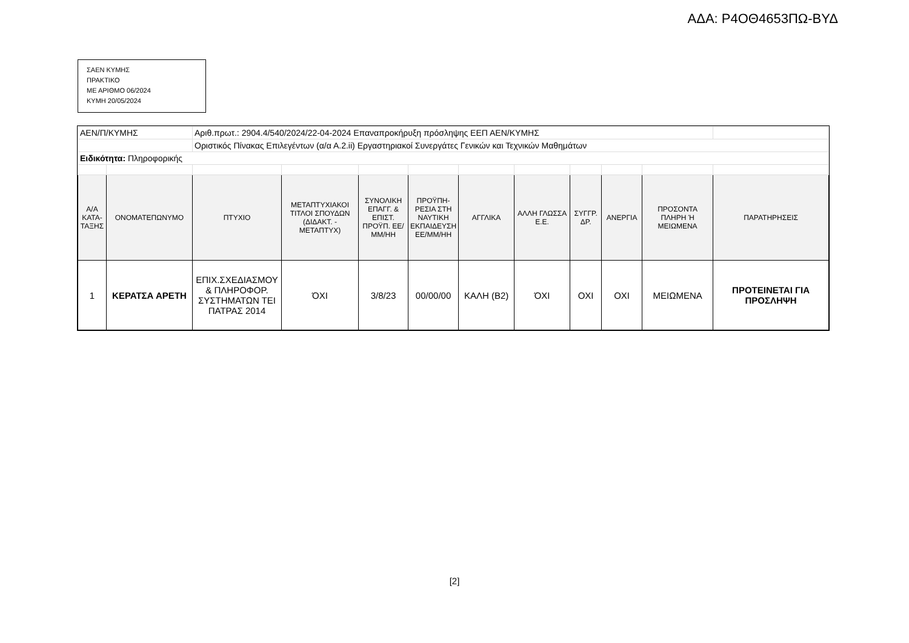ΑΔΑ: Ρ4ΟΘ4653ΠΩ-ΒΥΔ
ΣΑΕΝ ΚΥΜΗΣ
ΠΡΑΚΤΙΚΟ
ΜΕ ΑΡΙΘΜΟ 06/2024
ΚΥΜΗ 20/05/2024
| ΑΕΝ/Π/ΚΥΜΗΣ | | Αριθ.πρωτ.: 2904.4/540/2024/22-04-2024 Επαναπροκήρυξη πρόσληψης ΕΕΠ ΑΕΝ/ΚΥΜΗΣ | | | | | | | | | |
| | | Οριστικός Πίνακας Επιλεγέντων (α/α Α.2.ii) Εργαστηριακοί Συνεργάτες Γενικών και Τεχνικών Μαθημάτων | | | | | | | | | |
| Ειδικότητα: Πληροφορικής | | | | | | | | | | | |
| Α/Α ΚΑΤΑ-ΤΑΞΗΣ | ΟΝΟΜΑΤΕΠΩΝΥΜΟ | ΠΤΥΧΙΟ | ΜΕΤΑΠΤΥΧΙΑΚΟΙ ΤΙΤΛΟΙ ΣΠΟΥΔΩΝ (ΔΙΔΑΚΤ. - ΜΕΤΑΠΤΥΧ) | ΣΥΝΟΛΙΚΗ ΕΠΑΓΓ. & ΕΠΙΣΤ. ΠΡΟΫΠ. ΕΕ/ΜΜ/ΗΗ | ΠΡΟΫΠΗ-ΡΕΣΙΑ ΣΤΗ ΝΑΥΤΙΚΗ ΕΚΠΑΙΔΕΥΣΗ ΕΕ/ΜΜ/ΗΗ | ΑΓΓΛΙΚΑ | ΑΛΛΗ ΓΛΩΣΣΑ Ε.Ε. | ΣΥΓΓΡ. ΔΡ. | ΑΝΕΡΓΙΑ | ΠΡΟΣΟΝΤΑ ΠΛΗΡΗ Ή ΜΕΙΩΜΕΝΑ | ΠΑΡΑΤΗΡΗΣΕΙΣ |
| 1 | ΚΕΡΑΤΣΑ ΑΡΕΤΗ | ΕΠΙΧ.ΣΧΕΔΙΑΣΜΟΥ & ΠΛΗΡΟΦΟΡ. ΣΥΣΤΗΜΑΤΩΝ ΤΕΙ ΠΑΤΡΑΣ 2014 | ΌΧΙ | 3/8/23 | 00/00/00 | ΚΑΛΗ (Β2) | ΌΧΙ | ΟΧΙ | ΟΧΙ | ΜΕΙΩΜΕΝΑ | ΠΡΟΤΕΙΝΕΤΑΙ ΓΙΑ ΠΡΟΣΛΗΨΗ |
[2]